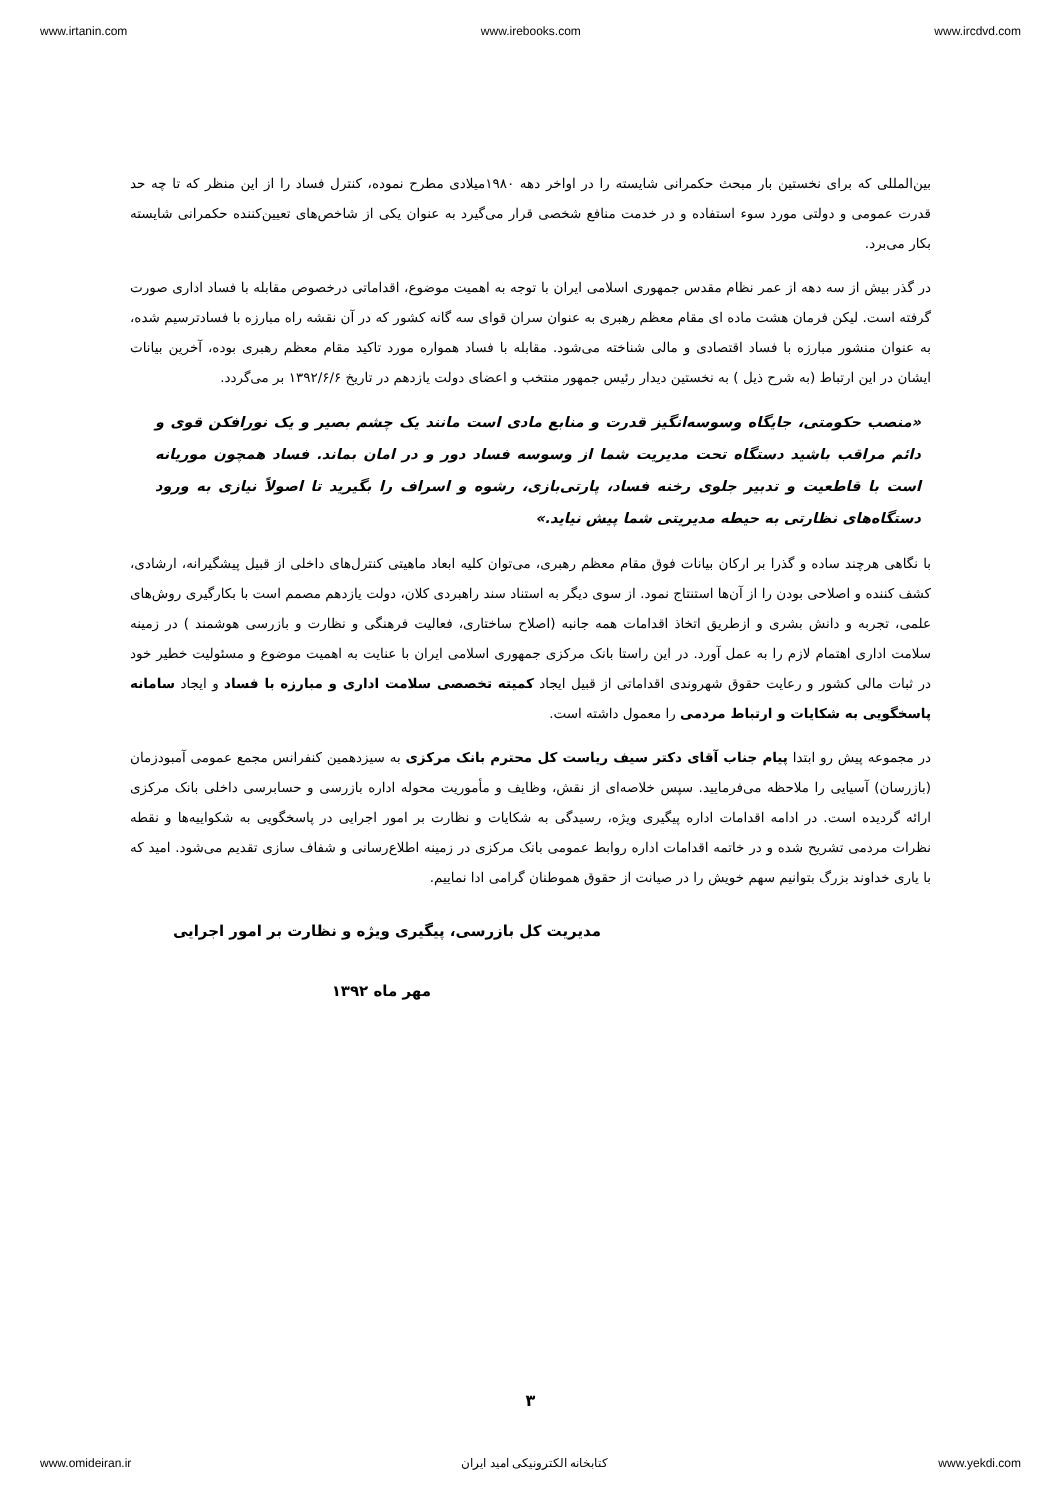www.irtanin.com www.irebooks.com www.ircdvd.com
بین‌المللی که برای نخستین بار مبحث حکمرانی شایسته را در اواخر دهه ۱۹۸۰میلادی مطرح نموده، کنترل فساد را از این منظر که تا چه حد قدرت عمومی و دولتی مورد سوء استفاده و در خدمت منافع شخصی قرار می‌گیرد به عنوان یکی از شاخص‌های تعیین‌کننده حکمرانی شایسته بکار می‌برد.
در گذر بیش از سه دهه از عمر نظام مقدس جمهوری اسلامی ایران با توجه به اهمیت موضوع، اقداماتی درخصوص مقابله با فساد اداری صورت گرفته است. لیکن فرمان هشت ماده ای مقام معظم رهبری به عنوان سران قوای سه گانه کشور که در آن نقشه راه مبارزه با فسادترسیم شده، به عنوان منشور مبارزه با فساد اقتصادی و مالی شناخته می‌شود. مقابله با فساد همواره مورد تاکید مقام معظم رهبری بوده، آخرین بیانات ایشان در این ارتباط (به شرح ذیل ) به نخستین دیدار رئیس جمهور منتخب و اعضای دولت یازدهم در تاریخ ۱۳۹۲/۶/۶ بر می‌گردد.
«منصب حکومتی، جایگاه وسوسه‌انگیز قدرت و منابع مادی است مانند یک چشم بصیر و یک نورافکن قوی و دائم مراقب باشید دستگاه تحت مدیریت شما از وسوسه فساد دور و در امان بماند. فساد همچون موریانه است با قاطعیت و تدبیر جلوی رخنه فساد، پارتی‌بازی، رشوه و اسراف را بگیرید تا اصولاً نیازی به ورود دستگاه‌های نظارتی به حیطه مدیریتی شما پیش نیاید.»
با نگاهی هرچند ساده و گذرا بر ارکان بیانات فوق مقام معظم رهبری، می‌توان کلیه ابعاد ماهیتی کنترل‌های داخلی از قبیل پیشگیرانه، ارشادی، کشف کننده و اصلاحی بودن را از آن‌ها استنتاج نمود. از سوی دیگر به استناد سند راهبردی کلان، دولت یازدهم مصمم است با بکارگیری روش‌های علمی، تجربه و دانش بشری و ازطریق اتخاذ اقدامات همه جانبه (اصلاح ساختاری، فعالیت فرهنگی و نظارت و بازرسی هوشمند ) در زمینه سلامت اداری اهتمام لازم را به عمل آورد. در این راستا بانک مرکزی جمهوری اسلامی ایران با عنایت به اهمیت موضوع و مسئولیت خطیر خود در ثبات مالی کشور و رعایت حقوق شهروندی اقداماتی از قبیل ایجاد کمیته تخصصی سلامت اداری و مبارزه با فساد و ایجاد سامانه پاسخگویی به شکایات و ارتباط مردمی را معمول داشته است.
در مجموعه پیش رو ابتدا پیام جناب آقای دکتر سیف ریاست کل محترم بانک مرکزی به سیزدهمین کنفرانس مجمع عمومی آمبودزمان (بازرسان) آسیایی را ملاحظه می‌فرمایید. سپس خلاصه‌ای از نقش، وظایف و مأموریت محوله اداره بازرسی و حسابرسی داخلی بانک مرکزی ارائه گردیده است. در ادامه اقدامات اداره پیگیری ویژه، رسیدگی به شکایات و نظارت بر امور اجرایی در پاسخگویی به شکواییه‌ها و نقطه نظرات مردمی تشریح شده و در خاتمه اقدامات اداره روابط عمومی بانک مرکزی در زمینه اطلاع‌رسانی و شفاف سازی تقدیم می‌شود. امید که با یاری خداوند بزرگ بتوانیم سهم خویش را در صیانت از حقوق هموطنان گرامی ادا نماییم.
مدیریت کل بازرسی، پیگیری ویژه و نظارت بر امور اجرایی
مهر ماه ۱۳۹۲
۳
www.omideiran.ir کتابخانه الکترونیکی امید ایران www.yekdi.com